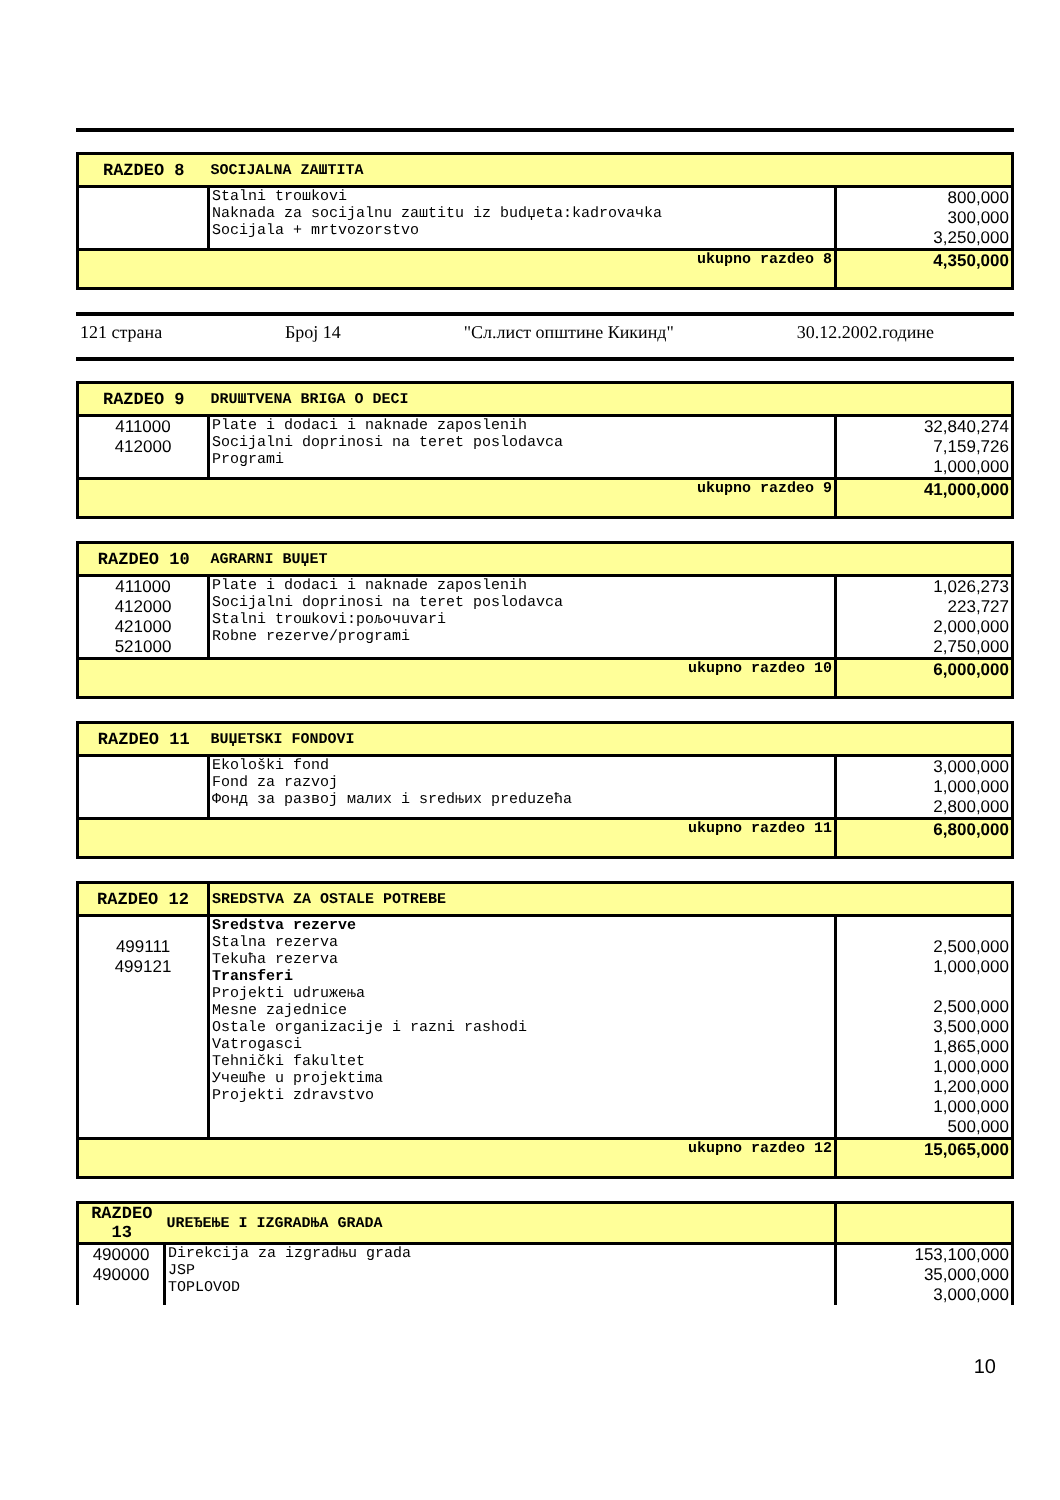| RAZDEO 8 | SOCIJALNA ZAШTITA | |
| | Stalni troшkovi Naknada za socijalnu zaшtitu iz budџeta:kadrovaчka Socijala + mrtvozorstvo | 800,000 300,000 3,250,000 |
| | ukupno razdeo 8 | 4,350,000 |
121 страна Број 14 "Сл.лист општине Кикинд" 30.12.2002.године
| RAZDEO 9 | DRUШTVENA BRIGA O DECI | |
| 411000 412000 | Plate i dodaci i naknade zaposlenih Socijalni doprinosi na teret poslodavca Programi | 32,840,274 7,159,726 1,000,000 |
| | ukupno razdeo 9 | 41,000,000 |
| RAZDEO 10 | AGRARNI BUЏET | |
| 411000 412000 421000 521000 | Plate i dodaci i naknade zaposlenih Socijalni doprinosi na teret poslodavca Stalni troшkovi:poљoчuvari Robne rezerve/programi | 1,026,273 223,727 2,000,000 2,750,000 |
| | ukupno razdeo 10 | 6,000,000 |
| RAZDEO 11 | BUЏETSKI FONDOVI | |
| | Ekološki fond Fond za razvoj Фонд за развој малих i sredњих preduzeћa | 3,000,000 1,000,000 2,800,000 |
| | ukupno razdeo 11 | 6,800,000 |
| RAZDEO 12 | SREDSTVA ZA OSTALE POTREBE | |
| 499111 499121 | Sredstva rezerve Stalna rezerva Tekuћa rezerva Transferi Projekti udruжeњa Mesne zajednice Ostale organizacije i razni rashodi Vatrogasci Tehnički fakultet Учешће u projektima Projekti zdravstvo | 2,500,000 1,000,000 2,500,000 3,500,000 1,865,000 1,000,000 1,200,000 1,000,000 500,000 |
| | ukupno razdeo 12 | 15,065,000 |
| RAZDEO 13 | UREЂEЊE I IZGRADЊA GRADA | |
| 490000 490000 | Direkcija za izgradњu grada JSP TOPLOVOD | 153,100,000 35,000,000 3,000,000 |
10